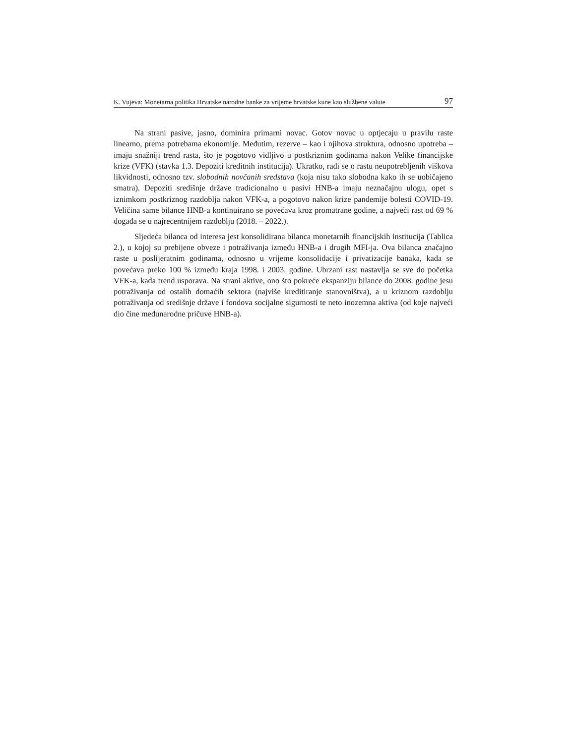K. Vujeva: Monetarna politika Hrvatske narodne banke za vrijeme hrvatske kune kao službene valute 97
Na strani pasive, jasno, dominira primarni novac. Gotov novac u optjecaju u pravilu raste linearno, prema potrebama ekonomije. Međutim, rezerve – kao i njihova struktura, odnosno upotreba – imaju snažniji trend rasta, što je pogotovo vidljivo u postkriznim godinama nakon Velike financijske krize (VFK) (stavka 1.3. Depoziti kreditnih institucija). Ukratko, radi se o rastu neupotrebljenih viškova likvidnosti, odnosno tzv. slobodnih novčanih sredstava (koja nisu tako slobodna kako ih se uobičajeno smatra). Depoziti središnje države tradicionalno u pasivi HNB-a imaju neznačajnu ulogu, opet s iznimkom postkriznog razdoblja nakon VFK-a, a pogotovo nakon krize pandemije bolesti COVID-19. Veličina same bilance HNB-a kontinuirano se povećava kroz promatrane godine, a najveći rast od 69 % događa se u najrecentnijem razdoblju (2018. – 2022.).
Sljedeća bilanca od interesa jest konsolidirana bilanca monetarnih financijskih institucija (Tablica 2.), u kojoj su prebijene obveze i potraživanja između HNB-a i drugih MFI-ja. Ova bilanca značajno raste u poslijeratnim godinama, odnosno u vrijeme konsolidacije i privatizacije banaka, kada se povećava preko 100 % između kraja 1998. i 2003. godine. Ubrzani rast nastavlja se sve do početka VFK-a, kada trend usporava. Na strani aktive, ono što pokreće ekspanziju bilance do 2008. godine jesu potraživanja od ostalih domaćih sektora (najviše kreditiranje stanovništva), a u kriznom razdoblju potraživanja od središnje države i fondova socijalne sigurnosti te neto inozemna aktiva (od koje najveći dio čine međunarodne pričuve HNB-a).